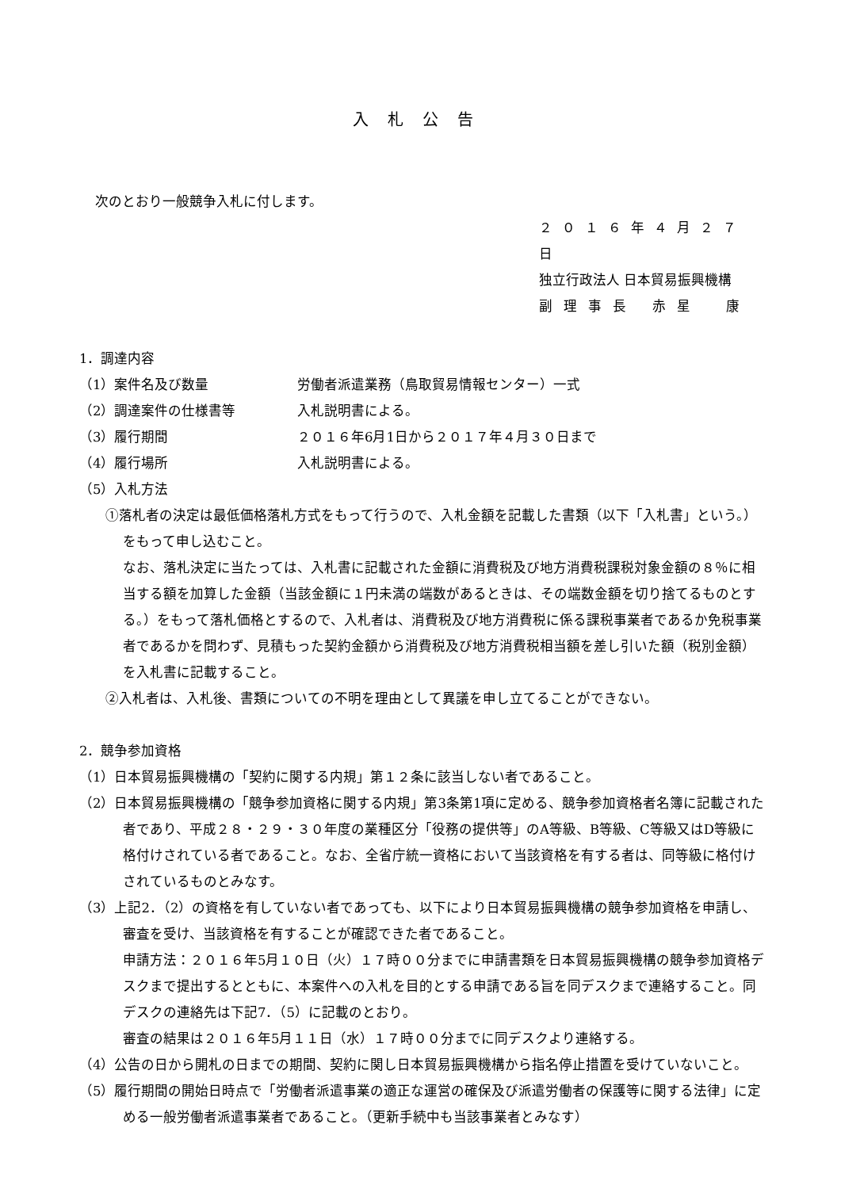入札公告
次のとおり一般競争入札に付します。
２０１６年４月２７日
独立行政法人 日本貿易振興機構
副理事長 赤星　康
1．調達内容
（1）案件名及び数量 労働者派遣業務（鳥取貿易情報センター）一式
（2）調達案件の仕様書等 入札説明書による。
（3）履行期間 ２０１６年6月1日から２０１７年４月３０日まで
（4）履行場所 入札説明書による。
（5）入札方法
①落札者の決定は最低価格落札方式をもって行うので、入札金額を記載した書類（以下「入札書」という。）をもって申し込むこと。
なお、落札決定に当たっては、入札書に記載された金額に消費税及び地方消費税課税対象金額の８％に相当する額を加算した金額（当該金額に１円未満の端数があるときは、その端数金額を切り捨てるものとする。）をもって落札価格とするので、入札者は、消費税及び地方消費税に係る課税事業者であるか免税事業者であるかを問わず、見積もった契約金額から消費税及び地方消費税相当額を差し引いた額（税別金額）を入札書に記載すること。
②入札者は、入札後、書類についての不明を理由として異議を申し立てることができない。
2．競争参加資格
（1）日本貿易振興機構の「契約に関する内規」第１２条に該当しない者であること。
（2）日本貿易振興機構の「競争参加資格に関する内規」第3条第1項に定める、競争参加資格者名簿に記載された者であり、平成２８・２９・３０年度の業種区分「役務の提供等」のA等級、B等級、C等級又はD等級に格付けされている者であること。なお、全省庁統一資格において当該資格を有する者は、同等級に格付けされているものとみなす。
（3）上記2．（2）の資格を有していない者であっても、以下により日本貿易振興機構の競争参加資格を申請し、審査を受け、当該資格を有することが確認できた者であること。
申請方法：２０１６年5月１０日（火）１７時００分までに申請書類を日本貿易振興機構の競争参加資格デスクまで提出するとともに、本案件への入札を目的とする申請である旨を同デスクまで連絡すること。同デスクの連絡先は下記7．（5）に記載のとおり。
審査の結果は２０１６年5月１１日（水）１７時００分までに同デスクより連絡する。
（4）公告の日から開札の日までの期間、契約に関し日本貿易振興機構から指名停止措置を受けていないこと。
（5）履行期間の開始日時点で「労働者派遣事業の適正な運営の確保及び派遣労働者の保護等に関する法律」に定める一般労働者派遣事業者であること。（更新手続中も当該事業者とみなす）